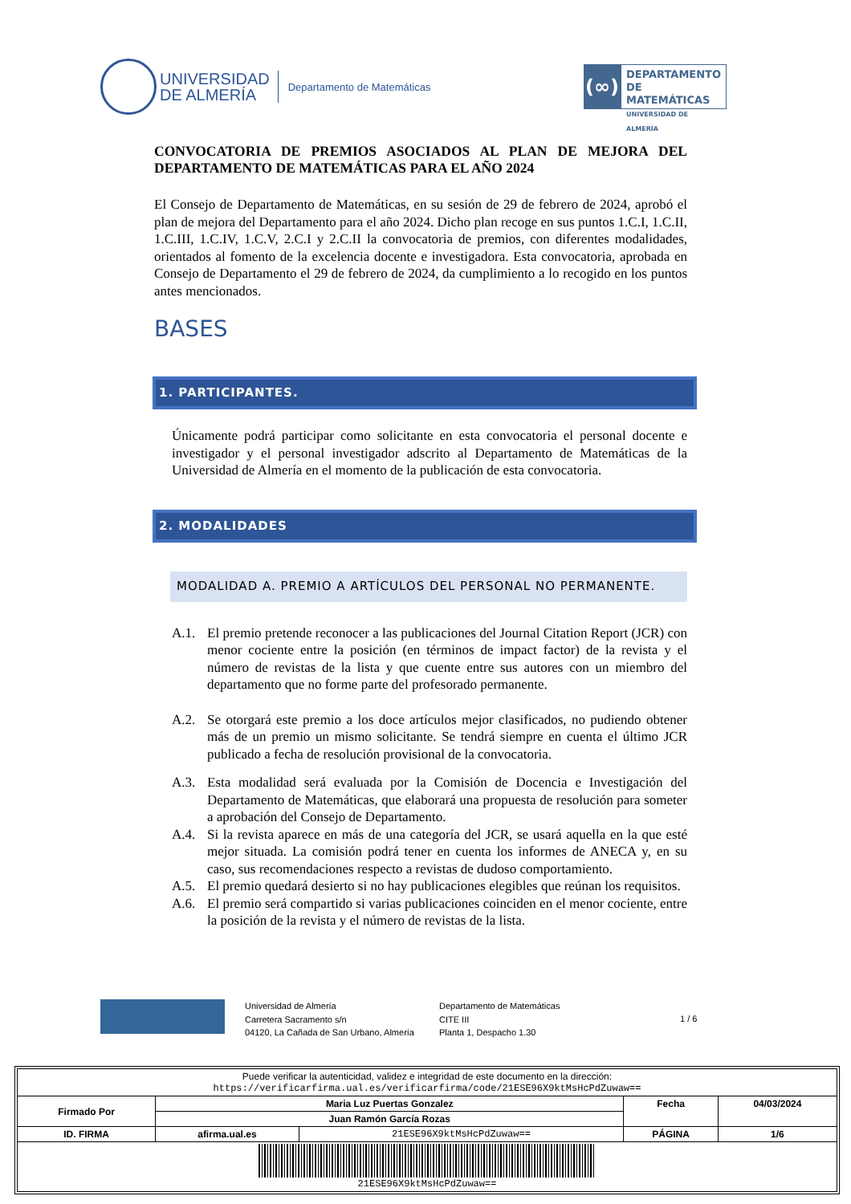UNIVERSIDAD
DE ALMERÍA
Departamento de Matemáticas
(∞)
DEPARTAMENTO
DE MATEMÁTICAS
UNIVERSIDAD DE ALMERÍA
CONVOCATORIA DE PREMIOS ASOCIADOS AL PLAN DE MEJORA DEL DEPARTAMENTO DE MATEMÁTICAS PARA EL AÑO 2024
El Consejo de Departamento de Matemáticas, en su sesión de 29 de febrero de 2024, aprobó el plan de mejora del Departamento para el año 2024. Dicho plan recoge en sus puntos 1.C.I, 1.C.II, 1.C.III, 1.C.IV, 1.C.V, 2.C.I y 2.C.II la convocatoria de premios, con diferentes modalidades, orientados al fomento de la excelencia docente e investigadora. Esta convocatoria, aprobada en Consejo de Departamento el 29 de febrero de 2024, da cumplimiento a lo recogido en los puntos antes mencionados.
BASES
1. PARTICIPANTES.
Únicamente podrá participar como solicitante en esta convocatoria el personal docente e investigador y el personal investigador adscrito al Departamento de Matemáticas de la Universidad de Almería en el momento de la publicación de esta convocatoria.
2. MODALIDADES
MODALIDAD A. PREMIO A ARTÍCULOS DEL PERSONAL NO PERMANENTE.
A.1. El premio pretende reconocer a las publicaciones del Journal Citation Report (JCR) con menor cociente entre la posición (en términos de impact factor) de la revista y el número de revistas de la lista y que cuente entre sus autores con un miembro del departamento que no forme parte del profesorado permanente.
A.2. Se otorgará este premio a los doce artículos mejor clasificados, no pudiendo obtener más de un premio un mismo solicitante. Se tendrá siempre en cuenta el último JCR publicado a fecha de resolución provisional de la convocatoria.
A.3. Esta modalidad será evaluada por la Comisión de Docencia e Investigación del Departamento de Matemáticas, que elaborará una propuesta de resolución para someter a aprobación del Consejo de Departamento.
A.4. Si la revista aparece en más de una categoría del JCR, se usará aquella en la que esté mejor situada. La comisión podrá tener en cuenta los informes de ANECA y, en su caso, sus recomendaciones respecto a revistas de dudoso comportamiento.
A.5. El premio quedará desierto si no hay publicaciones elegibles que reúnan los requisitos.
A.6. El premio será compartido si varias publicaciones coinciden en el menor cociente, entre la posición de la revista y el número de revistas de la lista.
Universidad de Almería
Carretera Sacramento s/n
04120, La Cañada de San Urbano, Almería
Departamento de Matemáticas
CITE III
Planta 1, Despacho 1.30
1 / 6
| Puede verificar la autenticidad, validez e integridad de este documento en la dirección: https://verificarfirma.ual.es/verificarfirma/code/21ESE96X9ktMsHcPdZuwaw== | | | | |
| Firmado Por | Maria Luz Puertas Gonzalez | | Fecha | 04/03/2024 |
| | Juan Ramón García Rozas | | | |
| ID. FIRMA | afirma.ual.es | 21ESE96X9ktMsHcPdZuwaw== | PÁGINA | 1/6 |
| 21ESE96X9ktMsHcPdZuwaw== | | | | |